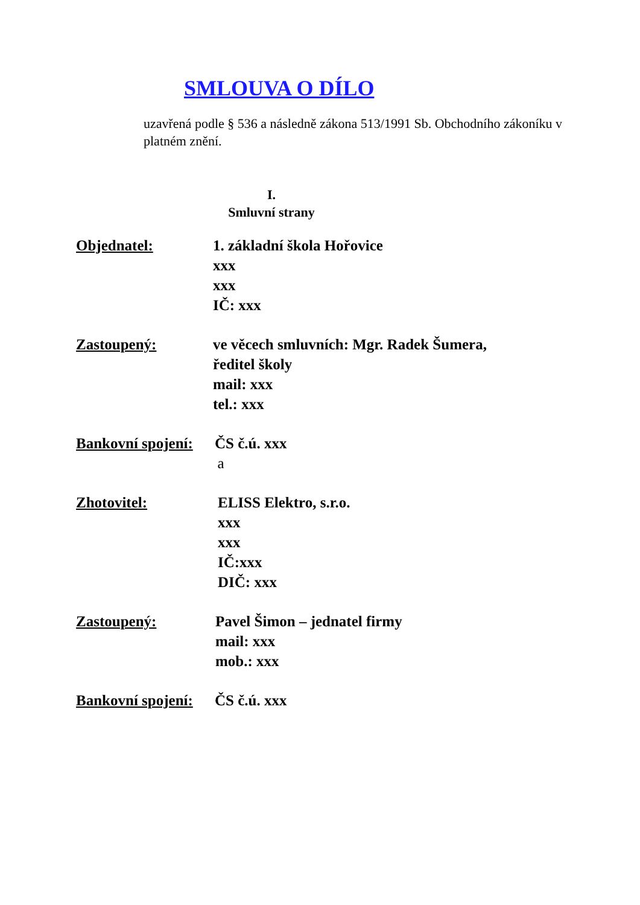SMLOUVA O DÍLO
uzavřená podle § 536 a následně zákona 513/1991 Sb. Obchodního zákoníku v platném znění.
I.
Smluvní strany
Objednatel: 1. základní škola Hořovice
xxx
xxx
IČ: xxx
Zastoupený: ve věcech smluvních: Mgr. Radek Šumera,
ředitel školy
mail: xxx
tel.: xxx
Bankovní spojení:
ČS č.ú. xxx
a
Zhotovitel: ELISS Elektro, s.r.o.
xxx
xxx
IČ:xxx
DIČ: xxx
Zastoupený: Pavel Šimon – jednatel firmy
mail: xxx
mob.: xxx
Bankovní spojení:
ČS č.ú. xxx